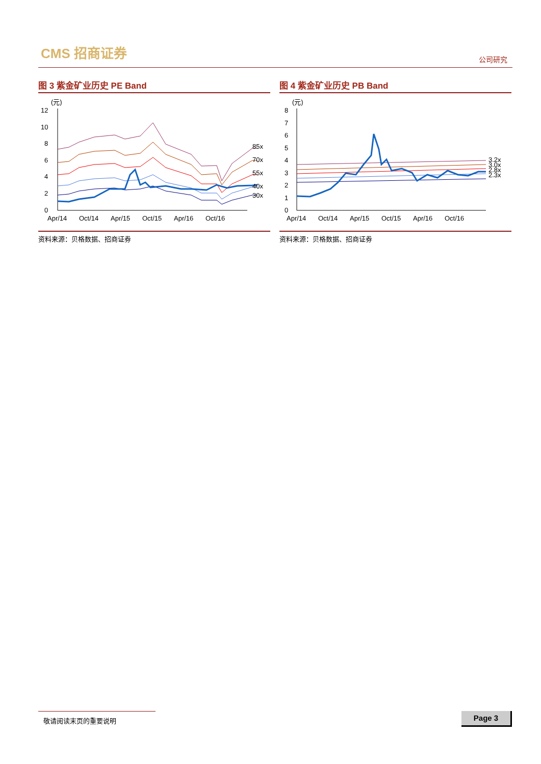CMS 招商证券 公司研究
图 3 紫金矿业历史 PE Band
(元)
12
10
8
6
4
2
0
85x
70x
55x
40x
30x
Apr/14
Oct/14
Apr/15
Oct/15
Apr/16
Oct/16
资料来源：贝格数据、招商证券
图 4 紫金矿业历史 PB Band
(元)
8
7
6
5
4
3
2
1
0
3.2x
3.0x
2.8x
2.3x
Apr/14
Oct/14
Apr/15
Oct/15
Apr/16
Oct/16
资料来源：贝格数据、招商证券
敬请阅读末页的重要说明 Page 3